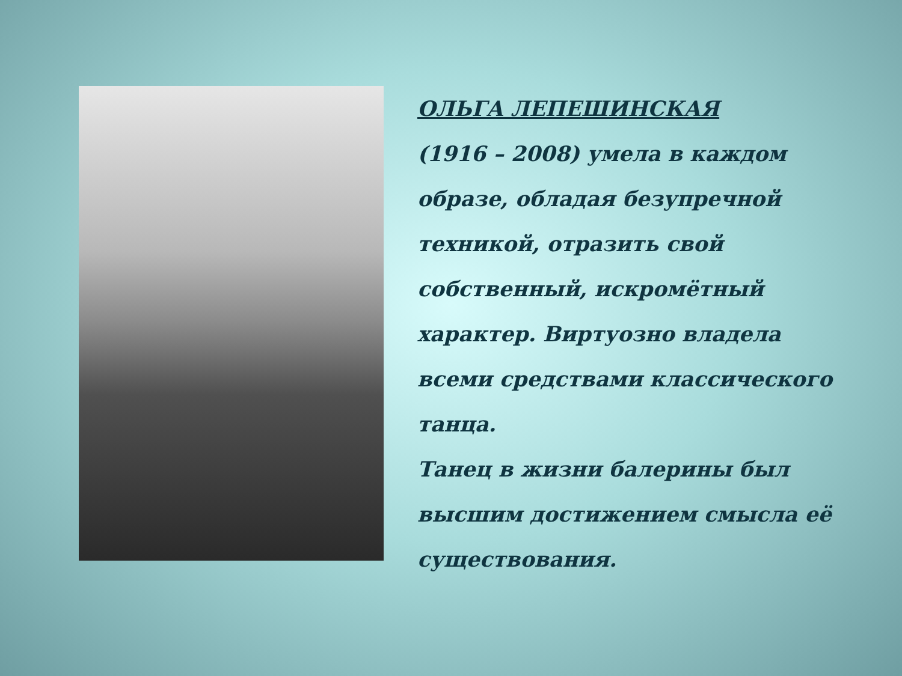ОЛЬГА ЛЕПЕШИНСКАЯ
(1916 – 2008) умела в каждом образе, обладая безупречной техникой, отразить свой собственный, искромётный характер. Виртуозно владела всеми средствами классического танца.
Танец в жизни балерины был высшим достижением смысла её существования.